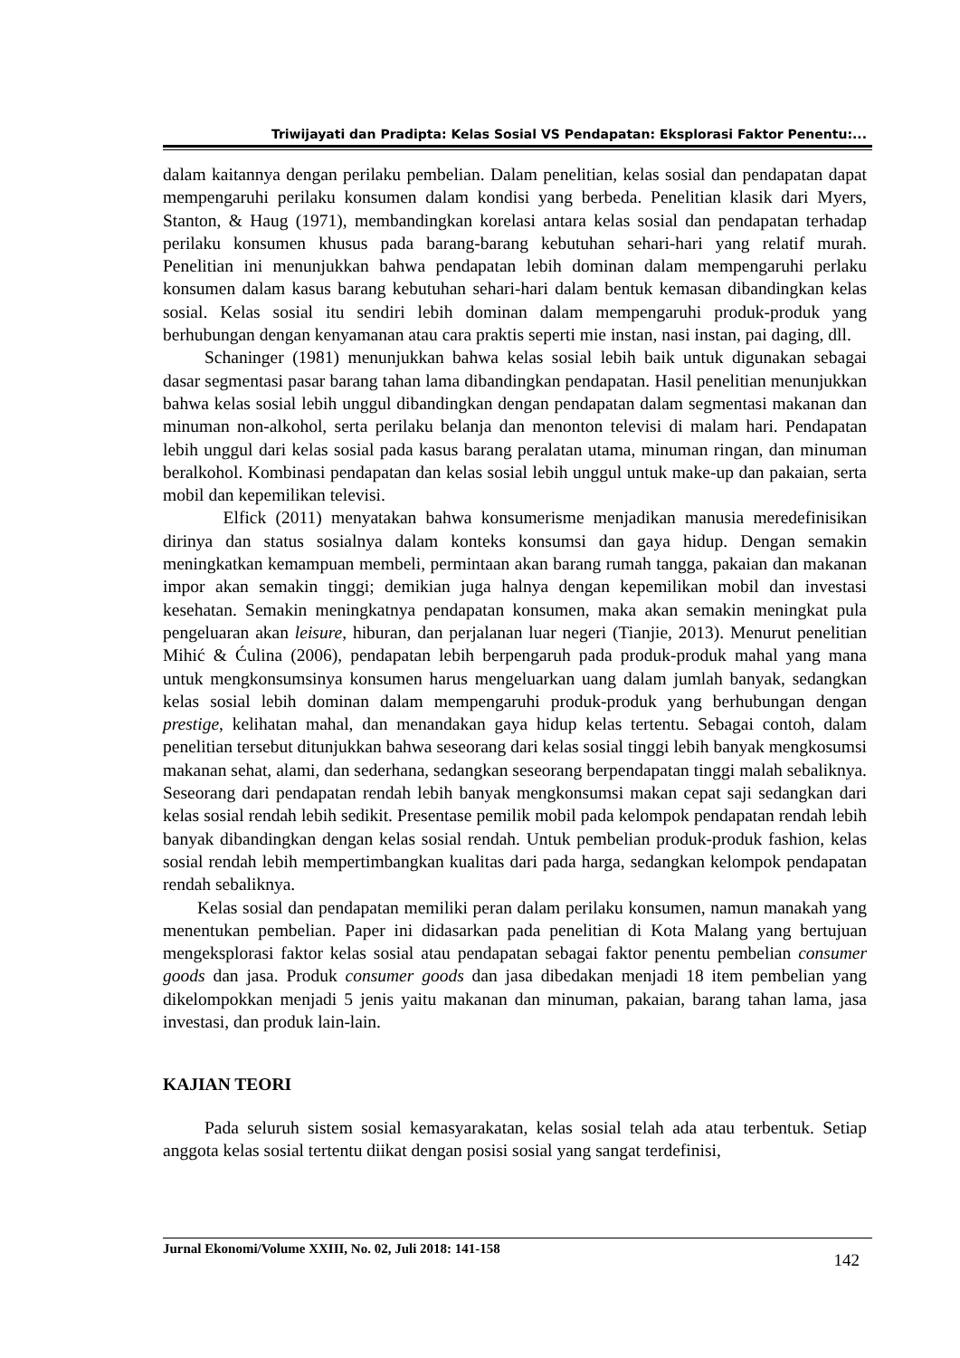Triwijayati dan Pradipta: Kelas Sosial VS Pendapatan: Eksplorasi Faktor Penentu:...
dalam kaitannya dengan perilaku pembelian. Dalam penelitian, kelas sosial dan pendapatan dapat mempengaruhi perilaku konsumen dalam kondisi yang berbeda. Penelitian klasik dari Myers, Stanton, & Haug (1971), membandingkan korelasi antara kelas sosial dan pendapatan terhadap perilaku konsumen khusus pada barang-barang kebutuhan sehari-hari yang relatif murah. Penelitian ini menunjukkan bahwa pendapatan lebih dominan dalam mempengaruhi perlaku konsumen dalam kasus barang kebutuhan sehari-hari dalam bentuk kemasan dibandingkan kelas sosial. Kelas sosial itu sendiri lebih dominan dalam mempengaruhi produk-produk yang berhubungan dengan kenyamanan atau cara praktis seperti mie instan, nasi instan, pai daging, dll.
Schaninger (1981) menunjukkan bahwa kelas sosial lebih baik untuk digunakan sebagai dasar segmentasi pasar barang tahan lama dibandingkan pendapatan. Hasil penelitian menunjukkan bahwa kelas sosial lebih unggul dibandingkan dengan pendapatan dalam segmentasi makanan dan minuman non-alkohol, serta perilaku belanja dan menonton televisi di malam hari. Pendapatan lebih unggul dari kelas sosial pada kasus barang peralatan utama, minuman ringan, dan minuman beralkohol. Kombinasi pendapatan dan kelas sosial lebih unggul untuk make-up dan pakaian, serta mobil dan kepemilikan televisi.
Elfick (2011) menyatakan bahwa konsumerisme menjadikan manusia meredefinisikan dirinya dan status sosialnya dalam konteks konsumsi dan gaya hidup. Dengan semakin meningkatkan kemampuan membeli, permintaan akan barang rumah tangga, pakaian dan makanan impor akan semakin tinggi; demikian juga halnya dengan kepemilikan mobil dan investasi kesehatan. Semakin meningkatnya pendapatan konsumen, maka akan semakin meningkat pula pengeluaran akan leisure, hiburan, dan perjalanan luar negeri (Tianjie, 2013). Menurut penelitian Mihić & Ćulina (2006), pendapatan lebih berpengaruh pada produk-produk mahal yang mana untuk mengkonsumsinya konsumen harus mengeluarkan uang dalam jumlah banyak, sedangkan kelas sosial lebih dominan dalam mempengaruhi produk-produk yang berhubungan dengan prestige, kelihatan mahal, dan menandakan gaya hidup kelas tertentu. Sebagai contoh, dalam penelitian tersebut ditunjukkan bahwa seseorang dari kelas sosial tinggi lebih banyak mengkosumsi makanan sehat, alami, dan sederhana, sedangkan seseorang berpendapatan tinggi malah sebaliknya. Seseorang dari pendapatan rendah lebih banyak mengkonsumsi makan cepat saji sedangkan dari kelas sosial rendah lebih sedikit. Presentase pemilik mobil pada kelompok pendapatan rendah lebih banyak dibandingkan dengan kelas sosial rendah. Untuk pembelian produk-produk fashion, kelas sosial rendah lebih mempertimbangkan kualitas dari pada harga, sedangkan kelompok pendapatan rendah sebaliknya.
Kelas sosial dan pendapatan memiliki peran dalam perilaku konsumen, namun manakah yang menentukan pembelian. Paper ini didasarkan pada penelitian di Kota Malang yang bertujuan mengeksplorasi faktor kelas sosial atau pendapatan sebagai faktor penentu pembelian consumer goods dan jasa. Produk consumer goods dan jasa dibedakan menjadi 18 item pembelian yang dikelompokkan menjadi 5 jenis yaitu makanan dan minuman, pakaian, barang tahan lama, jasa investasi, dan produk lain-lain.
KAJIAN TEORI
Pada seluruh sistem sosial kemasyarakatan, kelas sosial telah ada atau terbentuk. Setiap anggota kelas sosial tertentu diikat dengan posisi sosial yang sangat terdefinisi,
Jurnal Ekonomi/Volume XXIII, No. 02, Juli 2018: 141-158 142